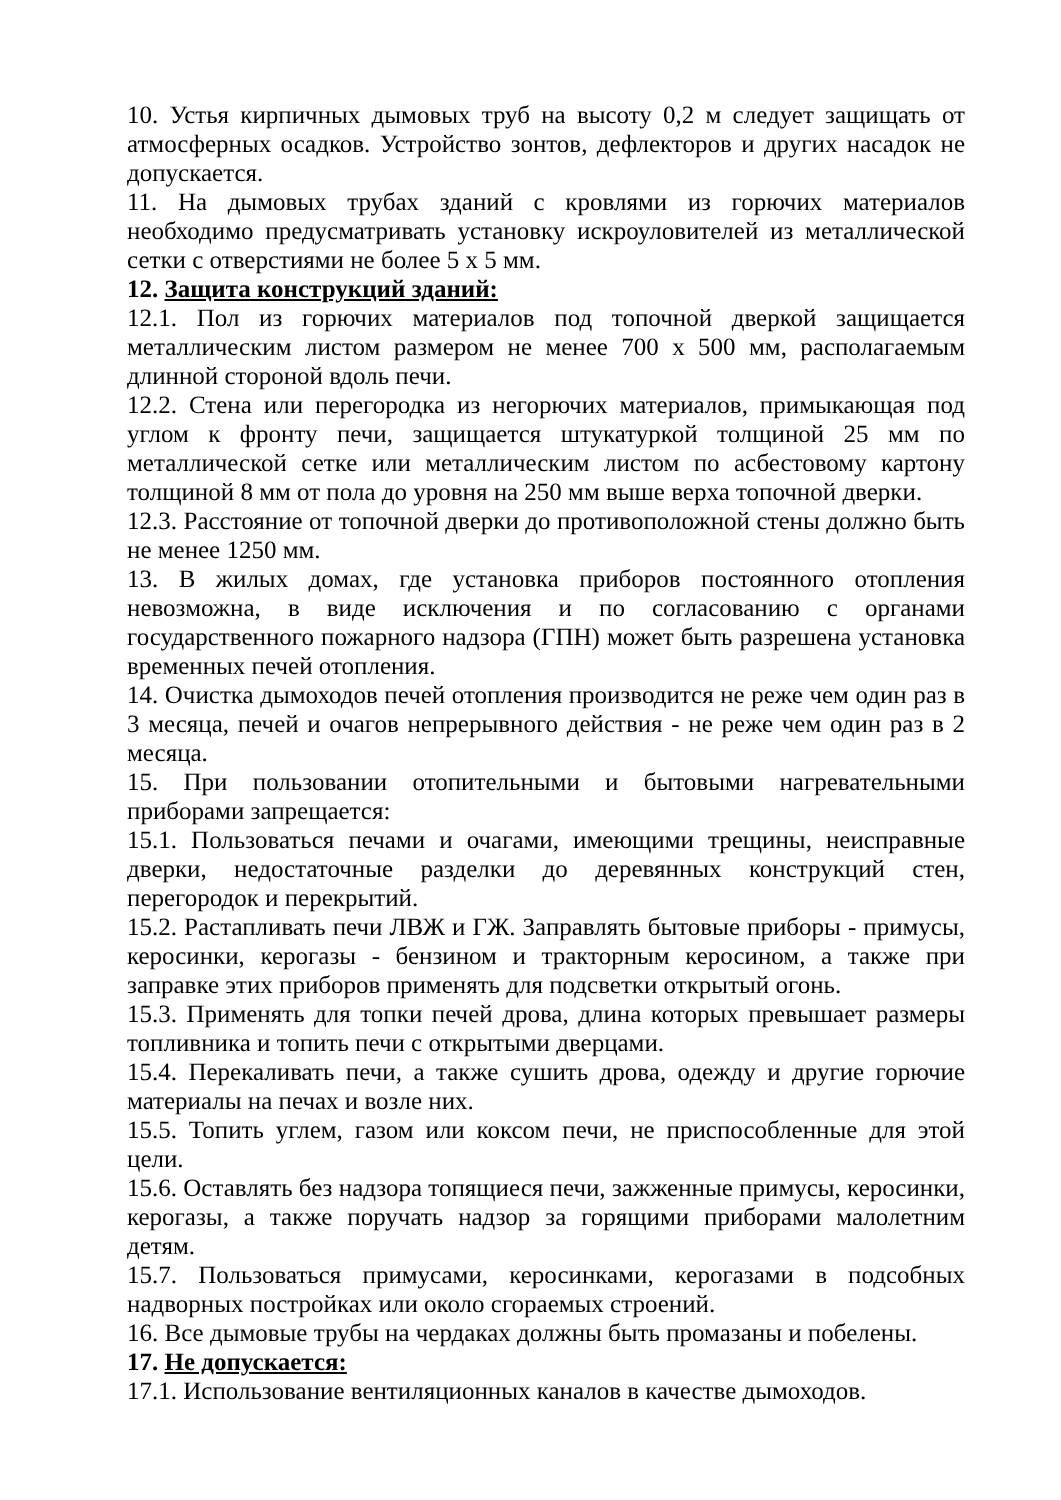10. Устья кирпичных дымовых труб на высоту 0,2 м следует защищать от атмосферных осадков. Устройство зонтов, дефлекторов и других насадок не допускается.
11. На дымовых трубах зданий с кровлями из горючих материалов необходимо предусматривать установку искроуловителей из металлической сетки с отверстиями не более 5 х 5 мм.
12. Защита конструкций зданий:
12.1. Пол из горючих материалов под топочной дверкой защищается металлическим листом размером не менее 700 х 500 мм, располагаемым длинной стороной вдоль печи.
12.2. Стена или перегородка из негорючих материалов, примыкающая под углом к фронту печи, защищается штукатуркой толщиной 25 мм по металлической сетке или металлическим листом по асбестовому картону толщиной 8 мм от пола до уровня на 250 мм выше верха топочной дверки.
12.3. Расстояние от топочной дверки до противоположной стены должно быть не менее 1250 мм.
13. В жилых домах, где установка приборов постоянного отопления невозможна, в виде исключения и по согласованию с органами государственного пожарного надзора (ГПН) может быть разрешена установка временных печей отопления.
14. Очистка дымоходов печей отопления производится не реже чем один раз в 3 месяца, печей и очагов непрерывного действия - не реже чем один раз в 2 месяца.
15. При пользовании отопительными и бытовыми нагревательными приборами запрещается:
15.1. Пользоваться печами и очагами, имеющими трещины, неисправные дверки, недостаточные разделки до деревянных конструкций стен, перегородок и перекрытий.
15.2. Растапливать печи ЛВЖ и ГЖ. Заправлять бытовые приборы - примусы, керосинки, керогазы - бензином и тракторным керосином, а также при заправке этих приборов применять для подсветки открытый огонь.
15.3. Применять для топки печей дрова, длина которых превышает размеры топливника и топить печи с открытыми дверцами.
15.4. Перекаливать печи, а также сушить дрова, одежду и другие горючие материалы на печах и возле них.
15.5. Топить углем, газом или коксом печи, не приспособленные для этой цели.
15.6. Оставлять без надзора топящиеся печи, зажженные примусы, керосинки, керогазы, а также поручать надзор за горящими приборами малолетним детям.
15.7. Пользоваться примусами, керосинками, керогазами в подсобных надворных постройках или около сгораемых строений.
16. Все дымовые трубы на чердаках должны быть промазаны и побелены.
17. Не допускается:
17.1. Использование вентиляционных каналов в качестве дымоходов.